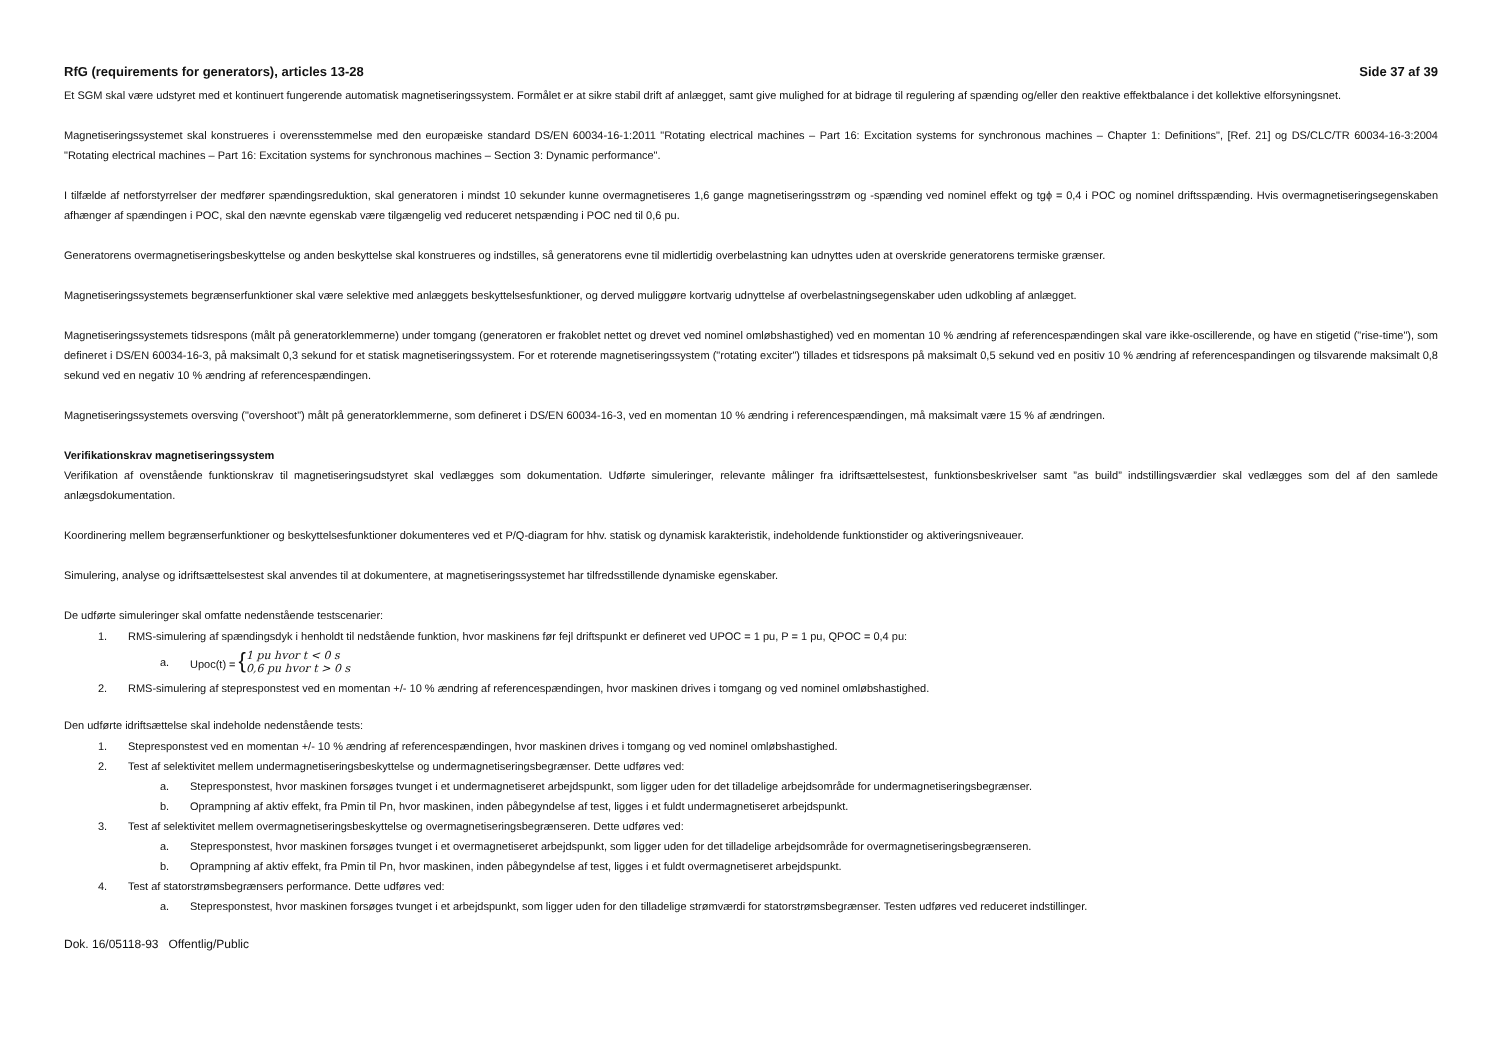RfG (requirements for generators), articles 13-28 Side 37 af 39
Et SGM skal være udstyret med et kontinuert fungerende automatisk magnetiseringssystem. Formålet er at sikre stabil drift af anlægget, samt give mulighed for at bidrage til regulering af spænding og/eller den reaktive effektbalance i det kollektive elforsyningsnet.
Magnetiseringssystemet skal konstrueres i overensstemmelse med den europæiske standard DS/EN 60034-16-1:2011 "Rotating electrical machines – Part 16: Excitation systems for synchronous machines – Chapter 1: Definitions", [Ref. 21] og DS/CLC/TR 60034-16-3:2004 "Rotating electrical machines – Part 16: Excitation systems for synchronous machines – Section 3: Dynamic performance".
I tilfælde af netforstyrrelser der medfører spændingsreduktion, skal generatoren i mindst 10 sekunder kunne overmagnetiseres 1,6 gange magnetiseringsstrøm og -spænding ved nominel effekt og tgϕ = 0,4 i POC og nominel driftsspænding. Hvis overmagnetiseringsegenskaben afhænger af spændingen i POC, skal den nævnte egenskab være tilgængelig ved reduceret netspænding i POC ned til 0,6 pu.
Generatorens overmagnetiseringsbeskyttelse og anden beskyttelse skal konstrueres og indstilles, så generatorens evne til midlertidig overbelastning kan udnyttes uden at overskride generatorens termiske grænser.
Magnetiseringssystemets begrænserfunktioner skal være selektive med anlæggets beskyttelsesfunktioner, og derved muliggøre kortvarig udnyttelse af overbelastningsegenskaber uden udkobling af anlægget.
Magnetiseringssystemets tidsrespons (målt på generatorklemmerne) under tomgang (generatoren er frakoblet nettet og drevet ved nominel omløbshastighed) ved en momentan 10 % ændring af referencespændingen skal vare ikke-oscillerende, og have en stigetid ("rise-time"), som defineret i DS/EN 60034-16-3, på maksimalt 0,3 sekund for et statisk magnetiseringssystem. For et roterende magnetiseringssystem ("rotating exciter") tillades et tidsrespons på maksimalt 0,5 sekund ved en positiv 10 % ændring af referencespandingen og tilsvarende maksimalt 0,8 sekund ved en negativ 10 % ændring af referencespændingen.
Magnetiseringssystemets oversving ("overshoot") målt på generatorklemmerne, som defineret i DS/EN 60034-16-3, ved en momentan 10 % ændring i referencespændingen, må maksimalt være 15 % af ændringen.
Verifikationskrav magnetiseringssystem
Verifikation af ovenstående funktionskrav til magnetiseringsudstyret skal vedlægges som dokumentation. Udførte simuleringer, relevante målinger fra idriftsættelsestest, funktionsbeskrivelser samt ”as build” indstillingsværdier skal vedlægges som del af den samlede anlægsdokumentation.
Koordinering mellem begrænserfunktioner og beskyttelsesfunktioner dokumenteres ved et P/Q-diagram for hhv. statisk og dynamisk karakteristik, indeholdende funktionstider og aktiveringsniveauer.
Simulering, analyse og idriftsættelsestest skal anvendes til at dokumentere, at magnetiseringssystemet har tilfredsstillende dynamiske egenskaber.
De udførte simuleringer skal omfatte nedenstående testscenarier:
1. RMS-simulering af spændingsdyk i henholdt til nedstående funktion, hvor maskinens før fejl driftspunkt er defineret ved UPOC = 1 pu, P = 1 pu, QPOC = 0,4 pu:
a. Upoc(t) = { 1 pu hvor t < 0 s
0,6 pu hvor t > 0 s
2. RMS-simulering af stepresponstest ved en momentan +/- 10 % ændring af referencespændingen, hvor maskinen drives i tomgang og ved nominel omløbshastighed.
Den udførte idriftsættelse skal indeholde nedenstående tests:
1. Stepresponstest ved en momentan +/- 10 % ændring af referencespændingen, hvor maskinen drives i tomgang og ved nominel omløbshastighed.
2. Test af selektivitet mellem undermagnetiseringsbeskyttelse og undermagnetiseringsbegrænser. Dette udføres ved:
a. Stepresponstest, hvor maskinen forsøges tvunget i et undermagnetiseret arbejdspunkt, som ligger uden for det tilladelige arbejdsområde for undermagnetiseringsbegrænser.
b. Oprampning af aktiv effekt, fra Pmin til Pn, hvor maskinen, inden påbegyndelse af test, ligges i et fuldt undermagnetiseret arbejdspunkt.
3. Test af selektivitet mellem overmagnetiseringsbeskyttelse og overmagnetiseringsbegrænseren. Dette udføres ved:
a. Stepresponstest, hvor maskinen forsøges tvunget i et overmagnetiseret arbejdspunkt, som ligger uden for det tilladelige arbejdsområde for overmagnetiseringsbegrænseren.
b. Oprampning af aktiv effekt, fra Pmin til Pn, hvor maskinen, inden påbegyndelse af test, ligges i et fuldt overmagnetiseret arbejdspunkt.
4. Test af statorstrømsbegrænsers performance. Dette udføres ved:
a. Stepresponstest, hvor maskinen forsøges tvunget i et arbejdspunkt, som ligger uden for den tilladelige strømværdi for statorstrømsbegrænser. Testen udføres ved reduceret indstillinger.
Dok. 16/05118-93 Offentlig/Public